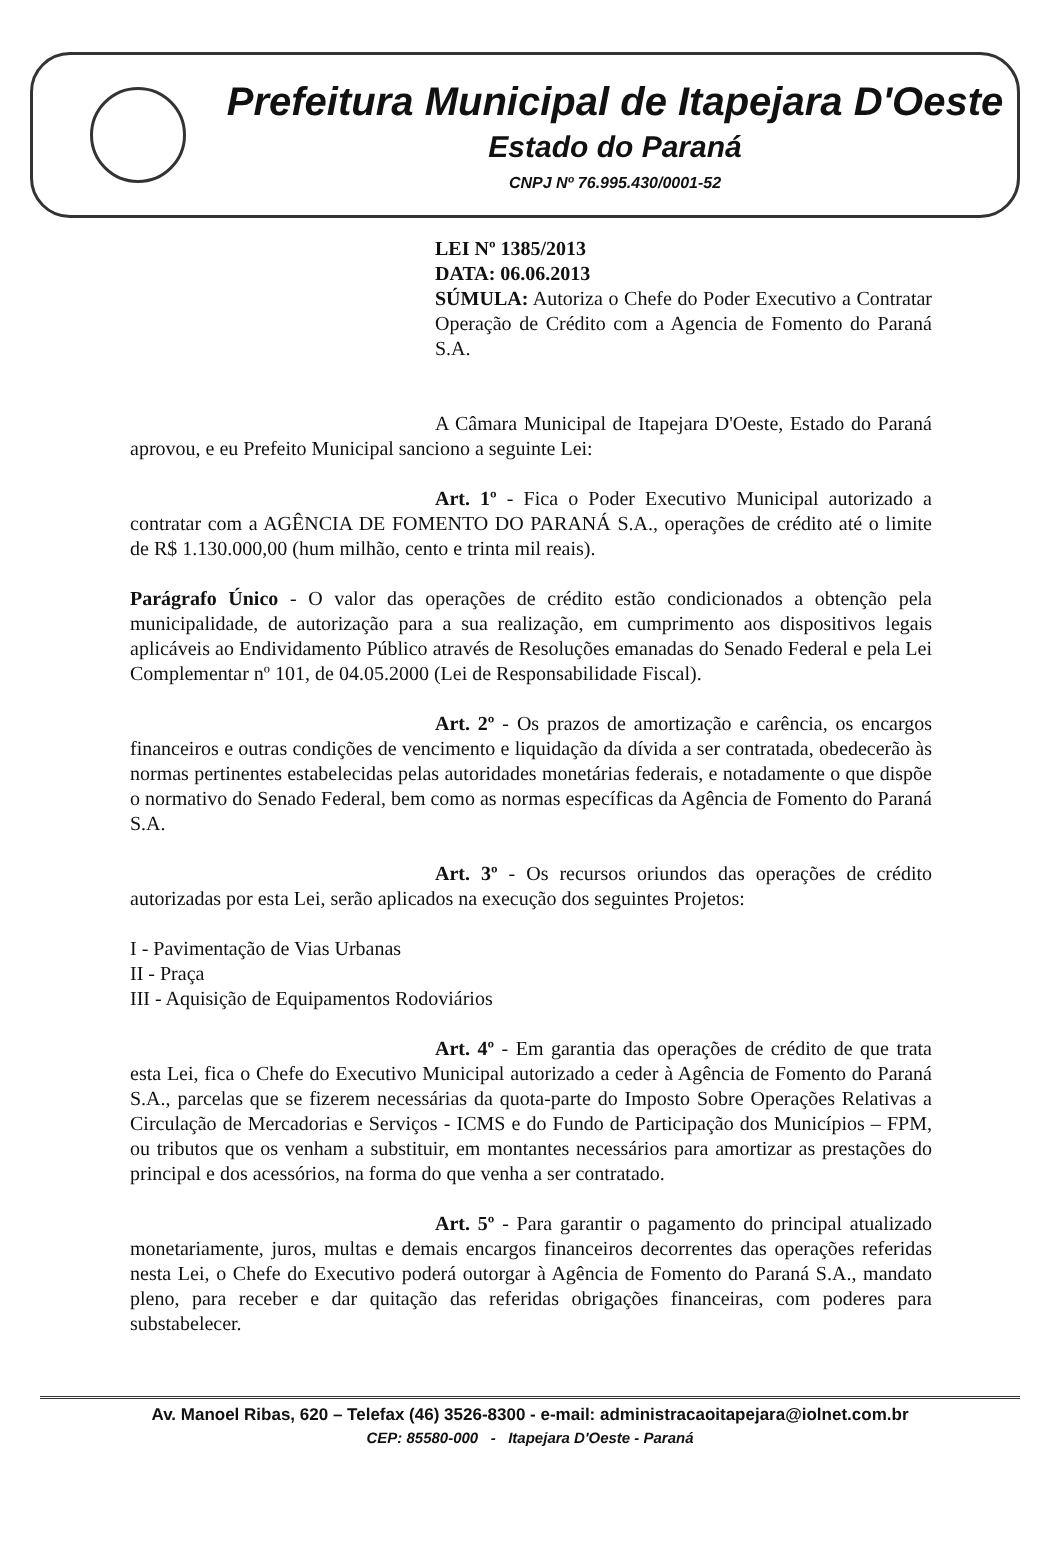Prefeitura Municipal de Itapejara D'Oeste
Estado do Paraná
CNPJ Nº 76.995.430/0001-52
LEI Nº 1385/2013
DATA: 06.06.2013
SÚMULA: Autoriza o Chefe do Poder Executivo a Contratar Operação de Crédito com a Agencia de Fomento do Paraná S.A.
A Câmara Municipal de Itapejara D'Oeste, Estado do Paraná aprovou, e eu Prefeito Municipal sanciono a seguinte Lei:
Art. 1º - Fica o Poder Executivo Municipal autorizado a contratar com a AGÊNCIA DE FOMENTO DO PARANÁ S.A., operações de crédito até o limite de R$ 1.130.000,00 (hum milhão, cento e trinta mil reais).
Parágrafo Único - O valor das operações de crédito estão condicionados a obtenção pela municipalidade, de autorização para a sua realização, em cumprimento aos dispositivos legais aplicáveis ao Endividamento Público através de Resoluções emanadas do Senado Federal e pela Lei Complementar nº 101, de 04.05.2000 (Lei de Responsabilidade Fiscal).
Art. 2º - Os prazos de amortização e carência, os encargos financeiros e outras condições de vencimento e liquidação da dívida a ser contratada, obedecerão às normas pertinentes estabelecidas pelas autoridades monetárias federais, e notadamente o que dispõe o normativo do Senado Federal, bem como as normas específicas da Agência de Fomento do Paraná S.A.
Art. 3º - Os recursos oriundos das operações de crédito autorizadas por esta Lei, serão aplicados na execução dos seguintes Projetos:
I - Pavimentação de Vias Urbanas
II - Praça
III - Aquisição de Equipamentos Rodoviários
Art. 4º - Em garantia das operações de crédito de que trata esta Lei, fica o Chefe do Executivo Municipal autorizado a ceder à Agência de Fomento do Paraná S.A., parcelas que se fizerem necessárias da quota-parte do Imposto Sobre Operações Relativas a Circulação de Mercadorias e Serviços - ICMS e do Fundo de Participação dos Municípios – FPM, ou tributos que os venham a substituir, em montantes necessários para amortizar as prestações do principal e dos acessórios, na forma do que venha a ser contratado.
Art. 5º - Para garantir o pagamento do principal atualizado monetariamente, juros, multas e demais encargos financeiros decorrentes das operações referidas nesta Lei, o Chefe do Executivo poderá outorgar à Agência de Fomento do Paraná S.A., mandato pleno, para receber e dar quitação das referidas obrigações financeiras, com poderes para substabelecer.
Av. Manoel Ribas, 620 – Telefax (46) 3526-8300 - e-mail: administracaoitapejara@iolnet.com.br
CEP: 85580-000 - Itapejara D'Oeste - Paraná